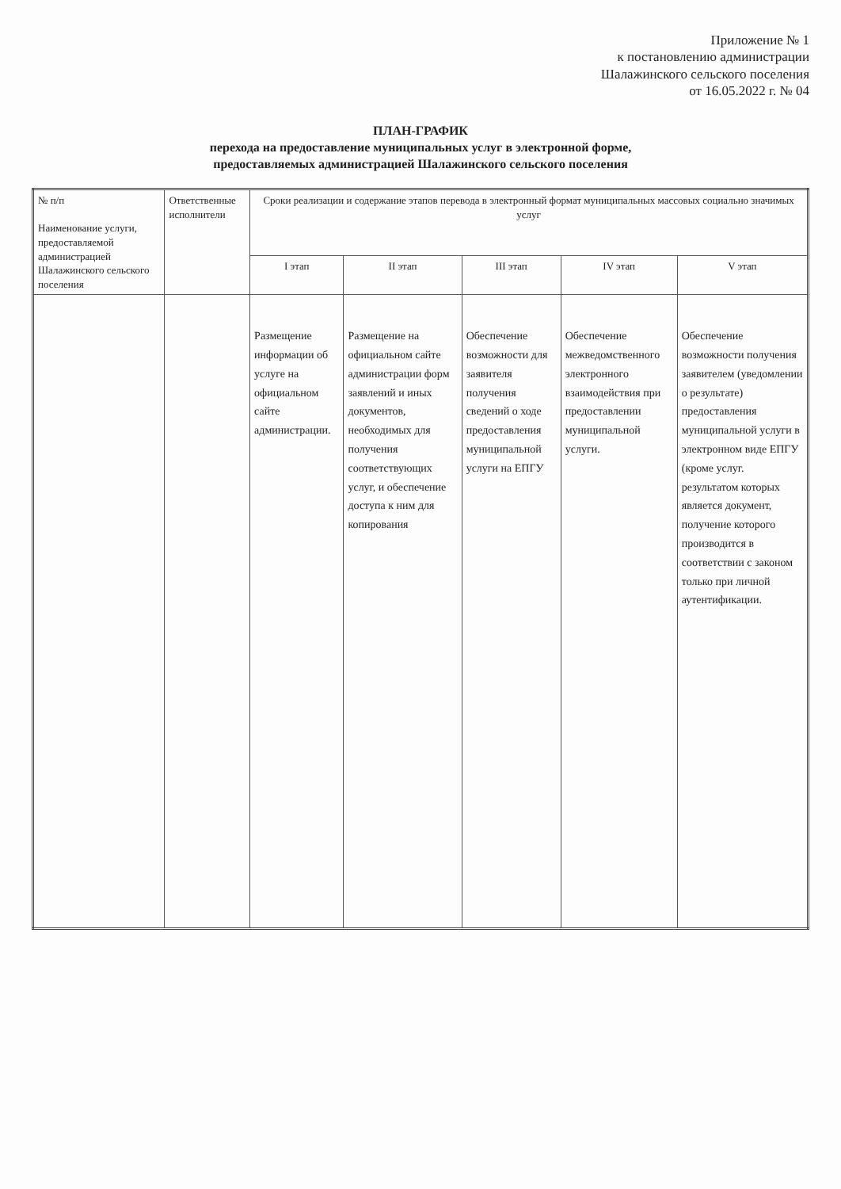Приложение № 1
к постановлению администрации
Шалажинского сельского поселения
от 16.05.2022 г. № 04
ПЛАН-ГРАФИК
перехода на предоставление муниципальных услуг в электронной форме,
предоставляемых администрацией Шалажинского сельского поселения
| № п/п Наименование услуги, предоставляемой администрацией Шалажинского сельского поселения | Ответственные исполнители | Сроки реализации и содержание этапов перевода в электронный формат муниципальных массовых социально значимых услуг | | | | |
| --- | --- | --- | --- | --- | --- | --- |
| | | I этап | II этап | III этап | IV этап | V этап |
| | | Размещение информации об услуге на официальном сайте администрации. | Размещение на официальном сайте администрации форм заявлений и иных документов, необходимых для получения соответствующих услуг, и обеспечение доступа к ним для копирования | Обеспечение возможности для заявителя получения сведений о ходе предоставления муниципальной услуги на ЕПГУ | Обеспечение межведомственного электронного взаимодействия при предоставлении муниципальной услуги. | Обеспечение возможности получения заявителем (уведомлении о результате) предоставления муниципальной услуги в электронном виде ЕПГУ (кроме услуг. результатом которых является документ, получение которого производится в соответствии с законом только при личной аутентификации. |